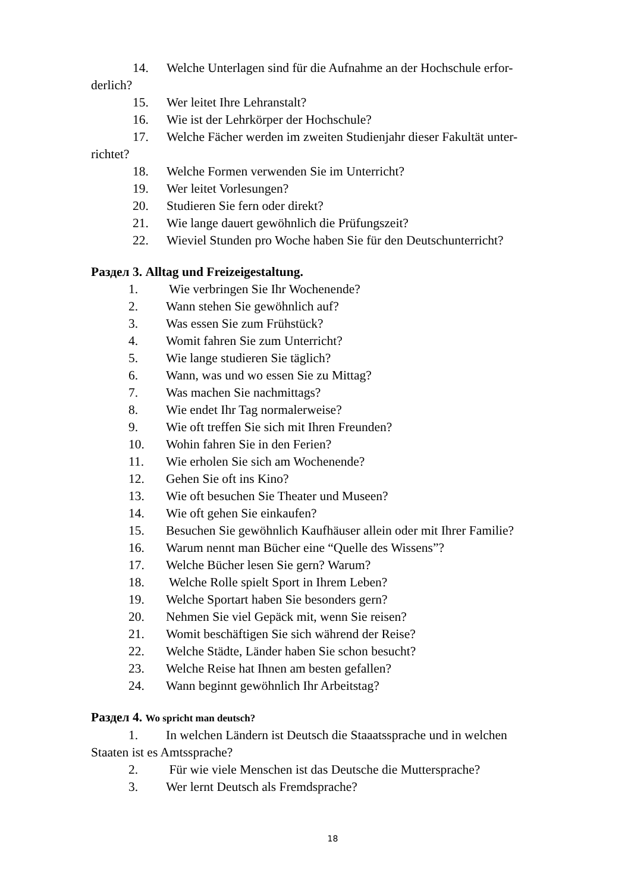14. Welche Unterlagen sind für die Aufnahme an der Hochschule erfor-
derlich?
15. Wer leitet Ihre Lehranstalt?
16. Wie ist der Lehrkörper der Hochschule?
17. Welche Fächer werden im zweiten Studienjahr dieser Fakultät unter-
richtet?
18. Welche Formen verwenden Sie im Unterricht?
19. Wer leitet Vorlesungen?
20. Studieren Sie fern oder direkt?
21. Wie lange dauert gewöhnlich die Prüfungszeit?
22. Wieviel Stunden pro Woche haben Sie für den Deutschunterricht?
Раздел 3. Alltag und Freizeigestaltung.
1. Wie verbringen Sie Ihr Wochenende?
2. Wann stehen Sie gewöhnlich auf?
3. Was essen Sie zum Frühstück?
4. Womit fahren Sie zum Unterricht?
5. Wie lange studieren Sie täglich?
6. Wann, was und wo essen Sie zu Mittag?
7. Was machen Sie nachmittags?
8. Wie endet Ihr Tag normalerweise?
9. Wie oft treffen Sie sich mit Ihren Freunden?
10. Wohin fahren Sie in den Ferien?
11. Wie erholen Sie sich am Wochenende?
12. Gehen Sie oft ins Kino?
13. Wie oft besuchen Sie Theater und Museen?
14. Wie oft gehen Sie einkaufen?
15. Besuchen Sie gewöhnlich Kaufhäuser allein oder mit Ihrer Familie?
16. Warum nennt man Bücher eine “Quelle des Wissens”?
17. Welche Bücher lesen Sie gern? Warum?
18. Welche Rolle spielt Sport in Ihrem Leben?
19. Welche Sportart haben Sie besonders gern?
20. Nehmen Sie viel Gepäck mit, wenn Sie reisen?
21. Womit beschäftigen Sie sich während der Reise?
22. Welche Städte, Länder haben Sie schon besucht?
23. Welche Reise hat Ihnen am besten gefallen?
24. Wann beginnt gewöhnlich Ihr Arbeitstag?
Раздел 4. Wo spricht man deutsch?
1. In welchen Ländern ist Deutsch die Staaatssprache und in welchen
Staaten ist es Amtssprache?
2. Für wie viele Menschen ist das Deutsche die Muttersprache?
3. Wer lernt Deutsch als Fremdsprache?
18